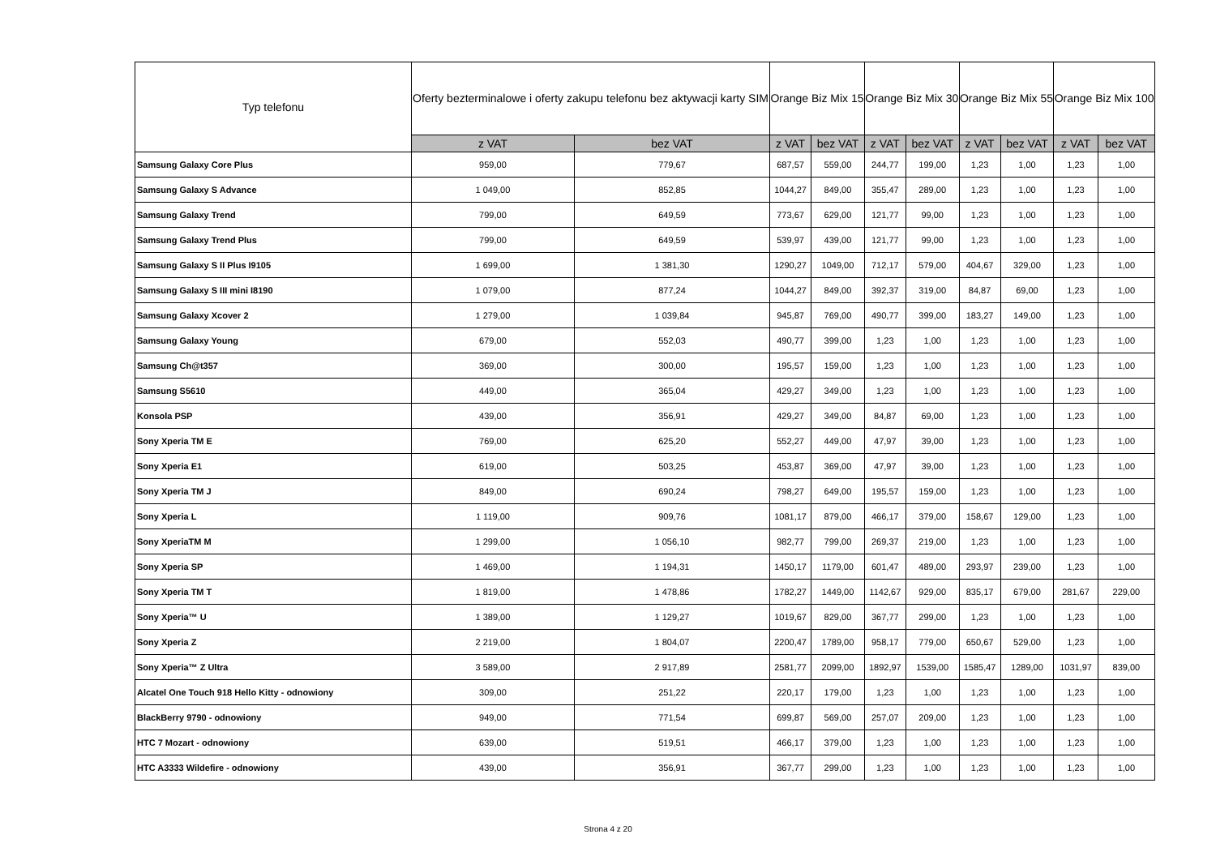| Typ telefonu | Oferty bezterminalowe i oferty zakupu telefonu bez aktywacji karty SIM | | Orange Biz Mix 15 | | Orange Biz Mix 30 | | Orange Biz Mix 55 | | Orange Biz Mix 100 | |
| --- | --- | --- | --- | --- | --- | --- | --- | --- | --- | --- |
| | z VAT | bez VAT | z VAT | bez VAT | z VAT | bez VAT | z VAT | bez VAT | z VAT | bez VAT |
| Samsung Galaxy Core Plus | 959,00 | 779,67 | 687,57 | 559,00 | 244,77 | 199,00 | 1,23 | 1,00 | 1,23 | 1,00 |
| Samsung Galaxy S Advance | 1 049,00 | 852,85 | 1044,27 | 849,00 | 355,47 | 289,00 | 1,23 | 1,00 | 1,23 | 1,00 |
| Samsung Galaxy Trend | 799,00 | 649,59 | 773,67 | 629,00 | 121,77 | 99,00 | 1,23 | 1,00 | 1,23 | 1,00 |
| Samsung Galaxy Trend Plus | 799,00 | 649,59 | 539,97 | 439,00 | 121,77 | 99,00 | 1,23 | 1,00 | 1,23 | 1,00 |
| Samsung Galaxy S II Plus I9105 | 1 699,00 | 1 381,30 | 1290,27 | 1049,00 | 712,17 | 579,00 | 404,67 | 329,00 | 1,23 | 1,00 |
| Samsung Galaxy S III mini I8190 | 1 079,00 | 877,24 | 1044,27 | 849,00 | 392,37 | 319,00 | 84,87 | 69,00 | 1,23 | 1,00 |
| Samsung Galaxy Xcover 2 | 1 279,00 | 1 039,84 | 945,87 | 769,00 | 490,77 | 399,00 | 183,27 | 149,00 | 1,23 | 1,00 |
| Samsung Galaxy Young | 679,00 | 552,03 | 490,77 | 399,00 | 1,23 | 1,00 | 1,23 | 1,00 | 1,23 | 1,00 |
| Samsung Ch@t357 | 369,00 | 300,00 | 195,57 | 159,00 | 1,23 | 1,00 | 1,23 | 1,00 | 1,23 | 1,00 |
| Samsung S5610 | 449,00 | 365,04 | 429,27 | 349,00 | 1,23 | 1,00 | 1,23 | 1,00 | 1,23 | 1,00 |
| Konsola PSP | 439,00 | 356,91 | 429,27 | 349,00 | 84,87 | 69,00 | 1,23 | 1,00 | 1,23 | 1,00 |
| Sony Xperia TM E | 769,00 | 625,20 | 552,27 | 449,00 | 47,97 | 39,00 | 1,23 | 1,00 | 1,23 | 1,00 |
| Sony Xperia E1 | 619,00 | 503,25 | 453,87 | 369,00 | 47,97 | 39,00 | 1,23 | 1,00 | 1,23 | 1,00 |
| Sony Xperia TM J | 849,00 | 690,24 | 798,27 | 649,00 | 195,57 | 159,00 | 1,23 | 1,00 | 1,23 | 1,00 |
| Sony Xperia L | 1 119,00 | 909,76 | 1081,17 | 879,00 | 466,17 | 379,00 | 158,67 | 129,00 | 1,23 | 1,00 |
| Sony XperiaTM M | 1 299,00 | 1 056,10 | 982,77 | 799,00 | 269,37 | 219,00 | 1,23 | 1,00 | 1,23 | 1,00 |
| Sony Xperia SP | 1 469,00 | 1 194,31 | 1450,17 | 1179,00 | 601,47 | 489,00 | 293,97 | 239,00 | 1,23 | 1,00 |
| Sony Xperia TM T | 1 819,00 | 1 478,86 | 1782,27 | 1449,00 | 1142,67 | 929,00 | 835,17 | 679,00 | 281,67 | 229,00 |
| Sony Xperia™ U | 1 389,00 | 1 129,27 | 1019,67 | 829,00 | 367,77 | 299,00 | 1,23 | 1,00 | 1,23 | 1,00 |
| Sony Xperia Z | 2 219,00 | 1 804,07 | 2200,47 | 1789,00 | 958,17 | 779,00 | 650,67 | 529,00 | 1,23 | 1,00 |
| Sony Xperia™ Z Ultra | 3 589,00 | 2 917,89 | 2581,77 | 2099,00 | 1892,97 | 1539,00 | 1585,47 | 1289,00 | 1031,97 | 839,00 |
| Alcatel One Touch 918 Hello Kitty - odnowiony | 309,00 | 251,22 | 220,17 | 179,00 | 1,23 | 1,00 | 1,23 | 1,00 | 1,23 | 1,00 |
| BlackBerry 9790 - odnowiony | 949,00 | 771,54 | 699,87 | 569,00 | 257,07 | 209,00 | 1,23 | 1,00 | 1,23 | 1,00 |
| HTC 7 Mozart - odnowiony | 639,00 | 519,51 | 466,17 | 379,00 | 1,23 | 1,00 | 1,23 | 1,00 | 1,23 | 1,00 |
| HTC A3333 Wildefire - odnowiony | 439,00 | 356,91 | 367,77 | 299,00 | 1,23 | 1,00 | 1,23 | 1,00 | 1,23 | 1,00 |
Strona 4 z 20